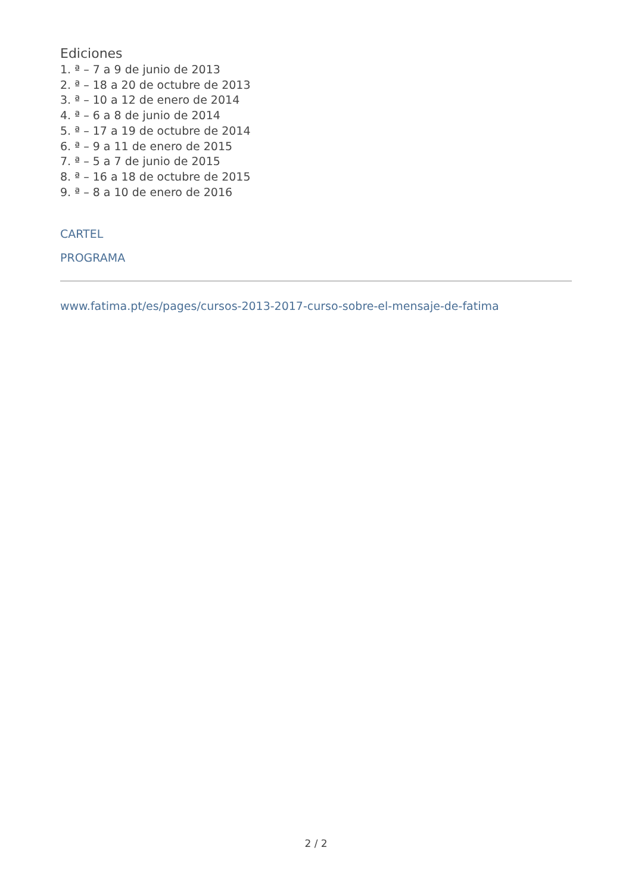Ediciones
1. ª – 7 a 9 de junio de 2013
2. ª – 18 a 20 de octubre de 2013
3. ª – 10 a 12 de enero de 2014
4. ª – 6 a 8 de junio de 2014
5. ª – 17 a 19 de octubre de 2014
6. ª – 9 a 11 de enero de 2015
7. ª – 5 a 7 de junio de 2015
8. ª – 16 a 18 de octubre de 2015
9. ª – 8 a 10 de enero de 2016
CARTEL
PROGRAMA
www.fatima.pt/es/pages/cursos-2013-2017-curso-sobre-el-mensaje-de-fatima
2 / 2